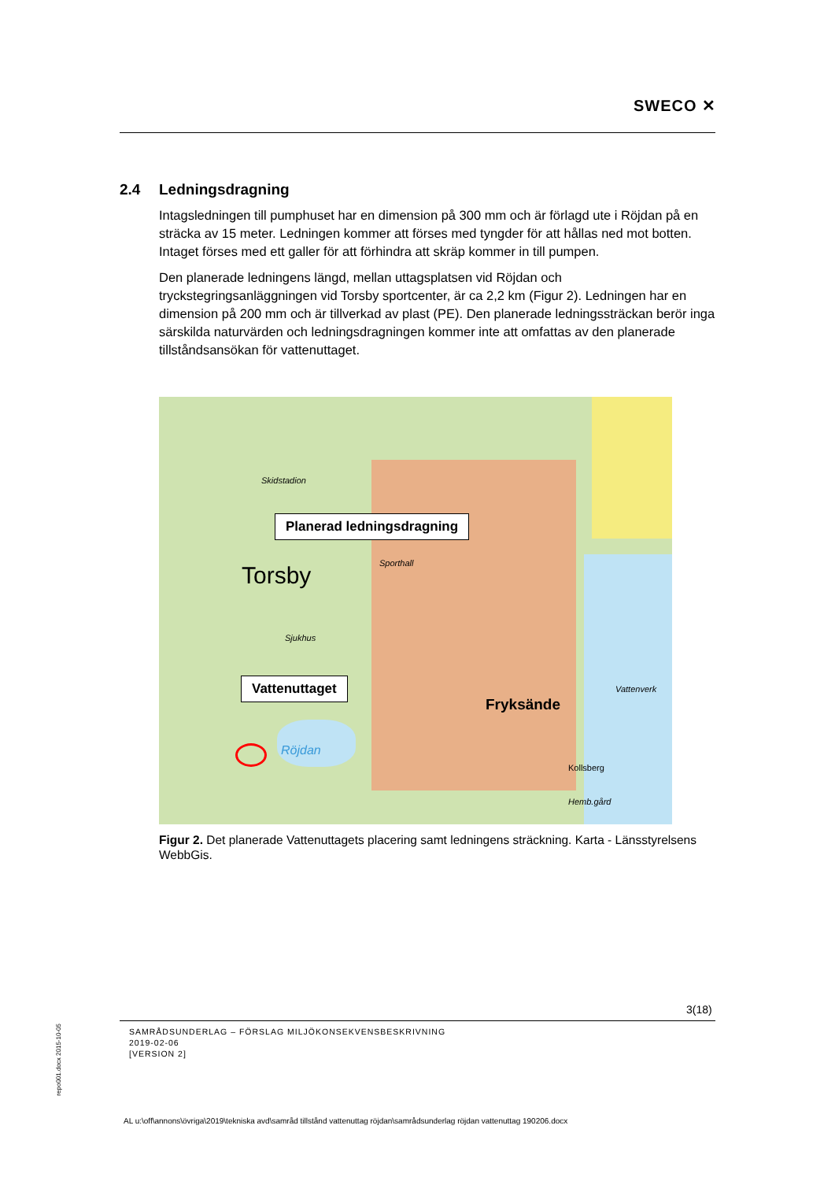SWECO ✕
2.4 Ledningsdragning
Intagsledningen till pumphuset har en dimension på 300 mm och är förlagd ute i Röjdan på en sträcka av 15 meter. Ledningen kommer att förses med tyngder för att hållas ned mot botten. Intaget förses med ett galler för att förhindra att skräp kommer in till pumpen.
Den planerade ledningens längd, mellan uttagsplatsen vid Röjdan och tryckstegringsanläggningen vid Torsby sportcenter, är ca 2,2 km (Figur 2). Ledningen har en dimension på 200 mm och är tillverkad av plast (PE). Den planerade ledningssträckan berör inga särskilda naturvärden och ledningsdragningen kommer inte att omfattas av den planerade tillståndsansökan för vattenuttaget.
Planerad ledningsdragning
Torsby Sporthall
Sjukhus
Skidstadion
Vattenuttaget
Röjdan
Fryksände
Vattenverk
Kollsberg
Hemb.gård
Figur 2. Det planerade Vattenuttagets placering samt ledningens sträckning. Karta - Länsstyrelsens WebbGis.
3(18)
SAMRÅDSUNDERLAG – FÖRSLAG MILJÖKONSEKVENSBESKRIVNING
2019-02-06
[VERSION 2]
repo001.docx 2015-10-05
AL u:\off\annons\övriga\2019\tekniska avd\samråd tillstånd vattenuttag röjdan\samrådsunderlag röjdan vattenuttag 190206.docx